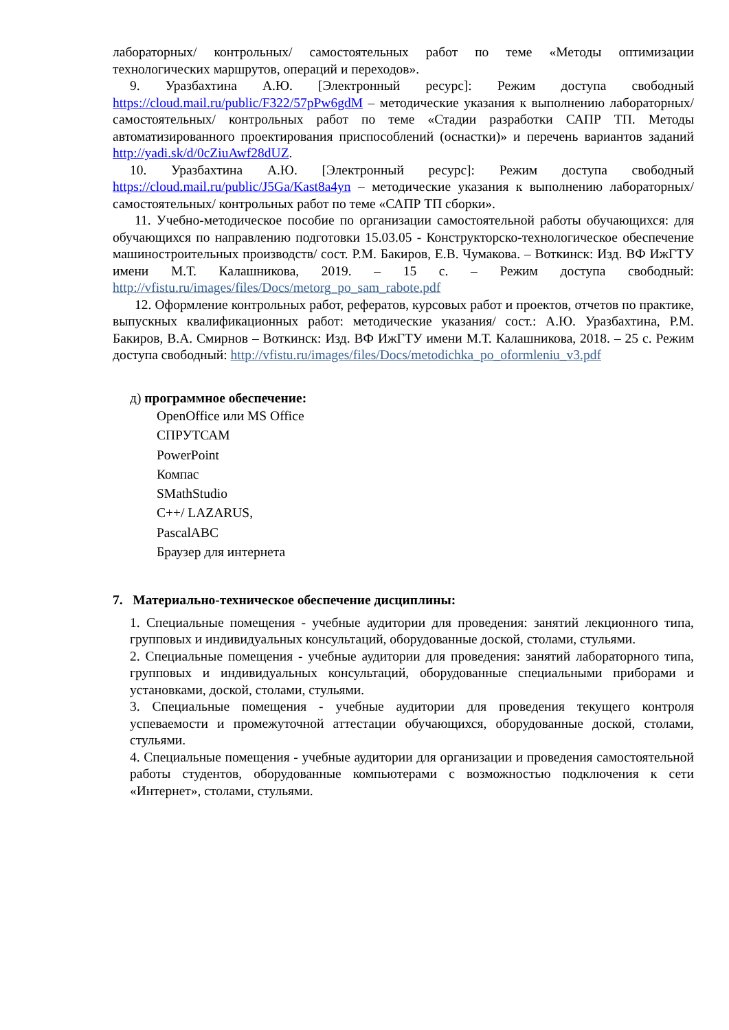лабораторных/ контрольных/ самостоятельных работ по теме «Методы оптимизации технологических маршрутов, операций и переходов».
9. Уразбахтина А.Ю. [Электронный ресурс]: Режим доступа свободный https://cloud.mail.ru/public/F322/57pPw6gdM – методические указания к выполнению лабораторных/ самостоятельных/ контрольных работ по теме «Стадии разработки САПР ТП. Методы автоматизированного проектирования приспособлений (оснастки)» и перечень вариантов заданий http://yadi.sk/d/0cZiuAwf28dUZ.
10. Уразбахтина А.Ю. [Электронный ресурс]: Режим доступа свободный https://cloud.mail.ru/public/J5Ga/Kast8a4yn – методические указания к выполнению лабораторных/ самостоятельных/ контрольных работ по теме «САПР ТП сборки».
11. Учебно-методическое пособие по организации самостоятельной работы обучающихся: для обучающихся по направлению подготовки 15.03.05 - Конструкторско-технологическое обеспечение машиностроительных производств/ сост. Р.М. Бакиров, Е.В. Чумакова. – Воткинск: Изд. ВФ ИжГТУ имени М.Т. Калашникова, 2019. – 15 с. – Режим доступа свободный: http://vfistu.ru/images/files/Docs/metorg_po_sam_rabote.pdf
12. Оформление контрольных работ, рефератов, курсовых работ и проектов, отчетов по практике, выпускных квалификационных работ: методические указания/ сост.: А.Ю. Уразбахтина, Р.М. Бакиров, В.А. Смирнов – Воткинск: Изд. ВФ ИжГТУ имени М.Т. Калашникова, 2018. – 25 с. Режим доступа свободный: http://vfistu.ru/images/files/Docs/metodichka_po_oformleniu_v3.pdf
д) программное обеспечение:
OpenOffice или MS Office
СПРУТСАМ
PowerPoint
Компас
SMathStudio
C++/ LAZARUS,
PascalABC
Браузер для интернета
7. Материально-техническое обеспечение дисциплины:
1. Специальные помещения - учебные аудитории для проведения: занятий лекционного типа, групповых и индивидуальных консультаций, оборудованные доской, столами, стульями.
2. Специальные помещения - учебные аудитории для проведения: занятий лабораторного типа, групповых и индивидуальных консультаций, оборудованные специальными приборами и установками, доской, столами, стульями.
3. Специальные помещения - учебные аудитории для проведения текущего контроля успеваемости и промежуточной аттестации обучающихся, оборудованные доской, столами, стульями.
4. Специальные помещения - учебные аудитории для организации и проведения самостоятельной работы студентов, оборудованные компьютерами с возможностью подключения к сети «Интернет», столами, стульями.